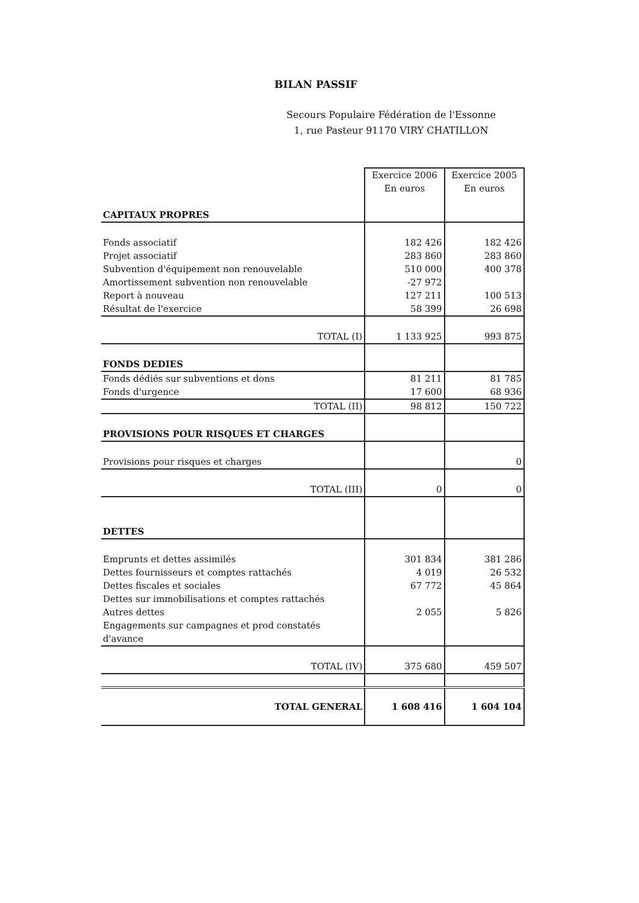BILAN PASSIF
Secours Populaire Fédération de l'Essonne
1, rue Pasteur 91170 VIRY CHATILLON
| CAPITAUX PROPRES | Exercice 2006 En euros | Exercice 2005 En euros |
| Fonds associatif | 182 426 | 182 426 |
| Projet associatif | 283 860 | 283 860 |
| Subvention d'équipement non renouvelable | 510 000 | 400 378 |
| Amortissement subvention non renouvelable | -27 972 | |
| Report à nouveau | 127 211 | 100 513 |
| Résultat de l'exercice | 58 399 | 26 698 |
| TOTAL (I) | 1 133 925 | 993 875 |
| FONDS DEDIES | | |
| Fonds dédiés sur subventions et dons | 81 211 | 81 785 |
| Fonds d'urgence | 17 600 | 68 936 |
| TOTAL (II) | 98 812 | 150 722 |
| PROVISIONS POUR RISQUES ET CHARGES | | |
| Provisions pour risques et charges | | 0 |
| TOTAL (III) | 0 | 0 |
| DETTES | | |
| Emprunts et dettes assimilés | 301 834 | 381 286 |
| Dettes fournisseurs et comptes rattachés | 4 019 | 26 532 |
| Dettes fiscales et sociales | 67 772 | 45 864 |
| Dettes sur immobilisations et comptes rattachés | | |
| Autres dettes | 2 055 | 5 826 |
| Engagements sur campagnes et prod constatés d'avance | | |
| TOTAL (IV) | 375 680 | 459 507 |
| TOTAL GENERAL | 1 608 416 | 1 604 104 |